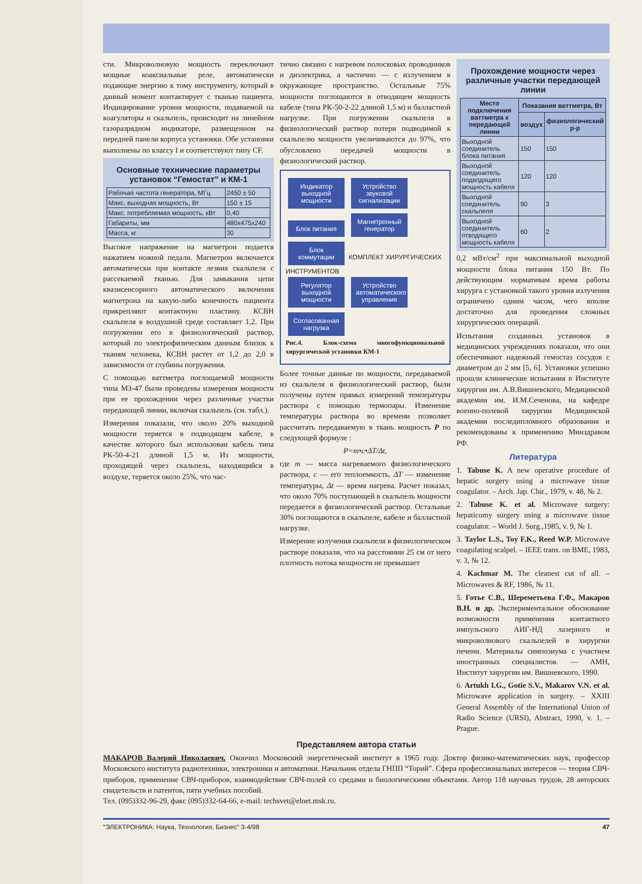сти. Микроволновую мощность переключают мощные коаксиальные реле, автоматически подающие энергию к тому инструменту, который в данный момент контактирует с тканью пациента. Индицирование уровня мощности, подаваемой на коагуляторы и скальпель, происходит на линейном газоразрядном индикаторе, размещенном на передней панели корпуса установки. Обе установки выполнены по классу I и соответствуют типу CF.
Основные технические параметры установок “Гемостат” и КМ-1
| Рабочая частота генератора, МГц | 2450 ± 50 |
| Макс. выходная мощность, Вт | 150 ± 15 |
| Макс. потребляемая мощность, кВт | 0,40 |
| Габариты, мм | 480x475x240 |
| Масса, кг | 30 |
Высокое напряжение на магнетрон подается нажатием ножной педали. Магнетрон включается автоматически при контакте лезвия скальпеля с рассекаемой тканью. Для замыкания цепи квазисенсорного автоматического включения магнетрона на какую-либо конечность пациента прикрепляют контактную пластину. КСВН скальпеля в воздушной среде составляет 1,2. При погружении его в физиологический раствор, который по электрофизическим данным близок к тканям человека, КСВН растет от 1,2 до 2,0 в зависимости от глубины погружения.
С помощью ваттметра поглощаемой мощности типа М3-47 были проведены измерения мощности при ее прохождении через различные участки передающей линии, включая скальпель (см. табл.).
Измерения показали, что около 20% выходной мощности теряется в подводящем кабеле, в качестве которого был использован кабель типа РК-50-4-21 длиной 1,5 м. Из мощности, проходящей через скальпель, находящийся в воздухе, теряется около 25%, что час-
тично связано с нагревом полосковых проводников и диэлектрика, а частично — с излучением в окружающее пространство. Остальные 75% мощности поглощаются в отводящем мощность кабеле (типа РК-50-2-22 длиной 1,5 м) и балластной нагрузке. При погружении скальпеля в физиологический раствор потери подводимой к скальпелю мощности увеличиваются до 97%, что обусловлено передачей мощности в физиологический раствор.
Индикатор выходной мощности Устройство звуковой сигнализации
Блок питания Магнетронный генератор Блок коммутации КОМПЛЕКТ ХИРУРГИЧЕСКИХ ИНСТРУМЕНТОВ
Регулятор выходной мощности Устройство автоматического управления Согласованная нагрузка
Рис.4. Блок-схема многофункциональной хирургической установки КМ-1
Более точные данные по мощности, передаваемой из скальпеля в физиологический раствор, были получены путем прямых измерений температуры раствора с помощью термопары. Изменение температуры раствора во времени позволяет рассчитать передаваемую в ткань мощность P по следующей формуле :
P=m•c•ΔT/Δt,
где m — масса нагреваемого физиологического раствора, c — его теплоемкость, ΔT — изменение температуры, Δt — время нагрева. Расчет показал, что около 70% поступающей в скальпель мощности передается в физиологический раствор. Остальные 30% поглощаются в скальпеле, кабеле и балластной нагрузке.
Измерение излучения скальпеля в физиологическом растворе показали, что на расстоянии 25 см от него плотность потока мощности не превышает
Прохождение мощности через различные участки передающей линии
| Место подключения ваттметра к передающей линии | Показания ваттметра, Вт | |
| --- | --- | --- |
| | воздух | физиологический р-р |
| Выходной соединитель блока питания | 150 | 150 |
| Выходной соединитель подводящего мощность кабеля | 120 | 120 |
| Выходной соединитель скальпеля | 90 | 3 |
| Выходной соединитель отводящего мощность кабеля | 60 | 2 |
0,2 мВт/см<sup>2</sup> при максимальной выходной мощности блока питания 150 Вт. По действующим нормативам время работы хирурга с установкой такого уровня излучения ограничено одним часом, чего вполне достаточно для проведения сложных хирургических операций.
Испытания созданных установок в медицинских учреждениях показали, что они обеспечивают надежный гемостаз сосудов с диаметром до 2 мм [5, 6]. Установки успешно прошли клинические испытания в Институте хирургии им. А.В.Вишневского, Медицинской академии им. И.М.Сеченова, на кафедре военно-полевой хирургии Медицинской академии последипломного образования и рекомендованы к применению Минздравом РФ.
Литература
1. Tabuse K. A new operative procedure of hepatic surgery using a microwave tissue coagulator. – Arch. Jap. Chir., 1979, v. 48, № 2.
2. Tabuse K. et al. Microwave surgery: hepaticomy surgery using a microwave tissue coagulator. – World J. Surg.,1985, v. 9, № 1.
3. Taylor L.S., Toy F.K., Reed W.P. Microwave coagulating scalpel. – IEEE trans. on BME, 1983, v. 3, № 12.
4. Kachmar M. The cleanest cut of all. – Microwaves & RF, 1986, № 11.
5. Готье С.В., Шереметьева Г.Ф., Макаров В.Н. и др. Экспериментальное обоснование возможности применения контактного импульсного АИГ-НД лазерного и микроволнового скальпелей в хирургии печени. Материалы симпозиума с участием иностранных специалистов. — АМН, Институт хирургии им. Вишневского, 1990.
6. Artukh I.G., Gotie S.V., Makarov V.N. et al. Microwave application in surgery. – XXIII General Assembly of the International Union of Radio Science (URSI), Abstract, 1990, v. 1. – Prague.
Представляем автора статьи
МАКАРОВ Валерий Николаевич. Окончил Московский энергетический институт в 1965 году. Доктор физико-математических наук, профессор Московского института радиотехники, электроники и автоматики. Начальник отдела ГНПП “Торий”. Сфера профессиональных интересов — теория СВЧ-приборов, применение СВЧ-приборов, взаимодействие СВЧ-полей со средами и биологическими обьектами. Автор 118 научных трудов, 28 авторских свидетельств и патентов, пяти учебных пособий.
Тел. (095)332-96-29, факс (095)332-64-66, e-mail: techsvet@elnet.msk.ru.
“ЭЛЕКТРОНИКА: Наука, Технология, Бизнес” 3-4/98 47